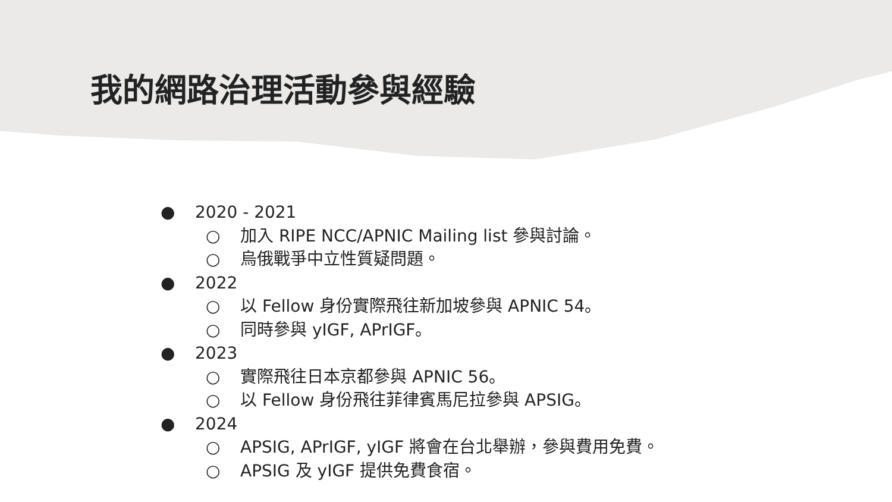我的網路治理活動參與經驗
● 2020 - 2021
○ 加入 RIPE NCC/APNIC Mailing list 參與討論。
○ 烏俄戰爭中立性質疑問題。
● 2022
○ 以 Fellow 身份實際飛往新加坡參與 APNIC 54。
○ 同時參與 yIGF, APrIGF。
● 2023
○ 實際飛往日本京都參與 APNIC 56。
○ 以 Fellow 身份飛往菲律賓馬尼拉參與 APSIG。
● 2024
○ APSIG, APrIGF, yIGF 將會在台北舉辦，參與費用免費。
○ APSIG 及 yIGF 提供免費食宿。